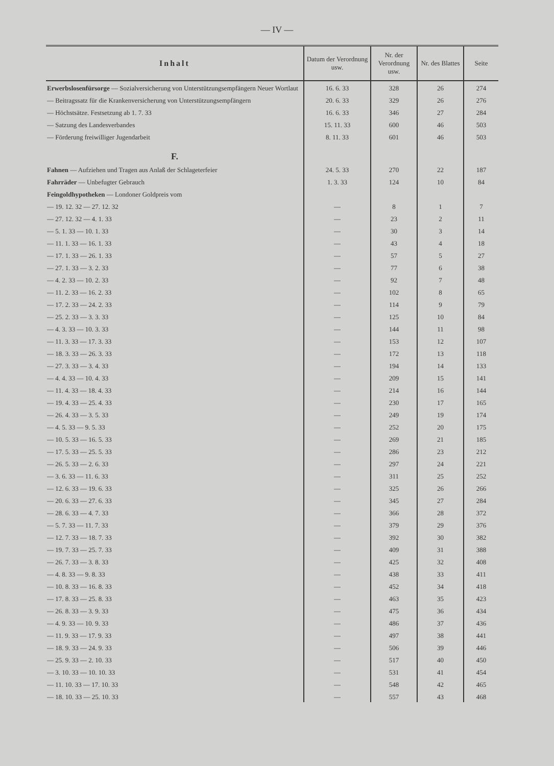— IV —
| Inhalt | Datum der Verordnung usw. | Nr. der Verordnung usw. | Nr. des Blattes | Seite |
| --- | --- | --- | --- | --- |
| Erwerbslosenfürsorge — Sozialversicherung von Unterstützungsempfängern Neuer Wortlaut | 16. 6. 33 | 328 | 26 | 274 |
| — Beitragssatz für die Krankenversicherung von Unterstützungsempfängern | 20. 6. 33 | 329 | 26 | 276 |
| — Höchstsätze. Festsetzung ab 1. 7. 33 | 16. 6. 33 | 346 | 27 | 284 |
| — Satzung des Landesverbandes | 15. 11. 33 | 600 | 46 | 503 |
| — Förderung freiwilliger Jugendarbeit | 8. 11. 33 | 601 | 46 | 503 |
| F. | | | | |
| Fahnen — Aufziehen und Tragen aus Anlaß der Schlageterfeier | 24. 5. 33 | 270 | 22 | 187 |
| Fahrräder — Unbefugter Gebrauch | 1. 3. 33 | 124 | 10 | 84 |
| Feingoldhypotheken — Londoner Goldpreis vom | | | | |
| — 19. 12. 32 — 27. 12. 32 | — | 8 | 1 | 7 |
| — 27. 12. 32 — 4. 1. 33 | — | 23 | 2 | 11 |
| — 5. 1. 33 — 10. 1. 33 | — | 30 | 3 | 14 |
| — 11. 1. 33 — 16. 1. 33 | — | 43 | 4 | 18 |
| — 17. 1. 33 — 26. 1. 33 | — | 57 | 5 | 27 |
| — 27. 1. 33 — 3. 2. 33 | — | 77 | 6 | 38 |
| — 4. 2. 33 — 10. 2. 33 | — | 92 | 7 | 48 |
| — 11. 2. 33 — 16. 2. 33 | — | 102 | 8 | 65 |
| — 17. 2. 33 — 24. 2. 33 | — | 114 | 9 | 79 |
| — 25. 2. 33 — 3. 3. 33 | — | 125 | 10 | 84 |
| — 4. 3. 33 — 10. 3. 33 | — | 144 | 11 | 98 |
| — 11. 3. 33 — 17. 3. 33 | — | 153 | 12 | 107 |
| — 18. 3. 33 — 26. 3. 33 | — | 172 | 13 | 118 |
| — 27. 3. 33 — 3. 4. 33 | — | 194 | 14 | 133 |
| — 4. 4. 33 — 10. 4. 33 | — | 209 | 15 | 141 |
| — 11. 4. 33 — 18. 4. 33 | — | 214 | 16 | 144 |
| — 19. 4. 33 — 25. 4. 33 | — | 230 | 17 | 165 |
| — 26. 4. 33 — 3. 5. 33 | — | 249 | 19 | 174 |
| — 4. 5. 33 — 9. 5. 33 | — | 252 | 20 | 175 |
| — 10. 5. 33 — 16. 5. 33 | — | 269 | 21 | 185 |
| — 17. 5. 33 — 25. 5. 33 | — | 286 | 23 | 212 |
| — 26. 5. 33 — 2. 6. 33 | — | 297 | 24 | 221 |
| — 3. 6. 33 — 11. 6. 33 | — | 311 | 25 | 252 |
| — 12. 6. 33 — 19. 6. 33 | — | 325 | 26 | 266 |
| — 20. 6. 33 — 27. 6. 33 | — | 345 | 27 | 284 |
| — 28. 6. 33 — 4. 7. 33 | — | 366 | 28 | 372 |
| — 5. 7. 33 — 11. 7. 33 | — | 379 | 29 | 376 |
| — 12. 7. 33 — 18. 7. 33 | — | 392 | 30 | 382 |
| — 19. 7. 33 — 25. 7. 33 | — | 409 | 31 | 388 |
| — 26. 7. 33 — 3. 8. 33 | — | 425 | 32 | 408 |
| — 4. 8. 33 — 9. 8. 33 | — | 438 | 33 | 411 |
| — 10. 8. 33 — 16. 8. 33 | — | 452 | 34 | 418 |
| — 17. 8. 33 — 25. 8. 33 | — | 463 | 35 | 423 |
| — 26. 8. 33 — 3. 9. 33 | — | 475 | 36 | 434 |
| — 4. 9. 33 — 10. 9. 33 | — | 486 | 37 | 436 |
| — 11. 9. 33 — 17. 9. 33 | — | 497 | 38 | 441 |
| — 18. 9. 33 — 24. 9. 33 | — | 506 | 39 | 446 |
| — 25. 9. 33 — 2. 10. 33 | — | 517 | 40 | 450 |
| — 3. 10. 33 — 10. 10. 33 | — | 531 | 41 | 454 |
| — 11. 10. 33 — 17. 10. 33 | — | 548 | 42 | 465 |
| — 18. 10. 33 — 25. 10. 33 | — | 557 | 43 | 468 |